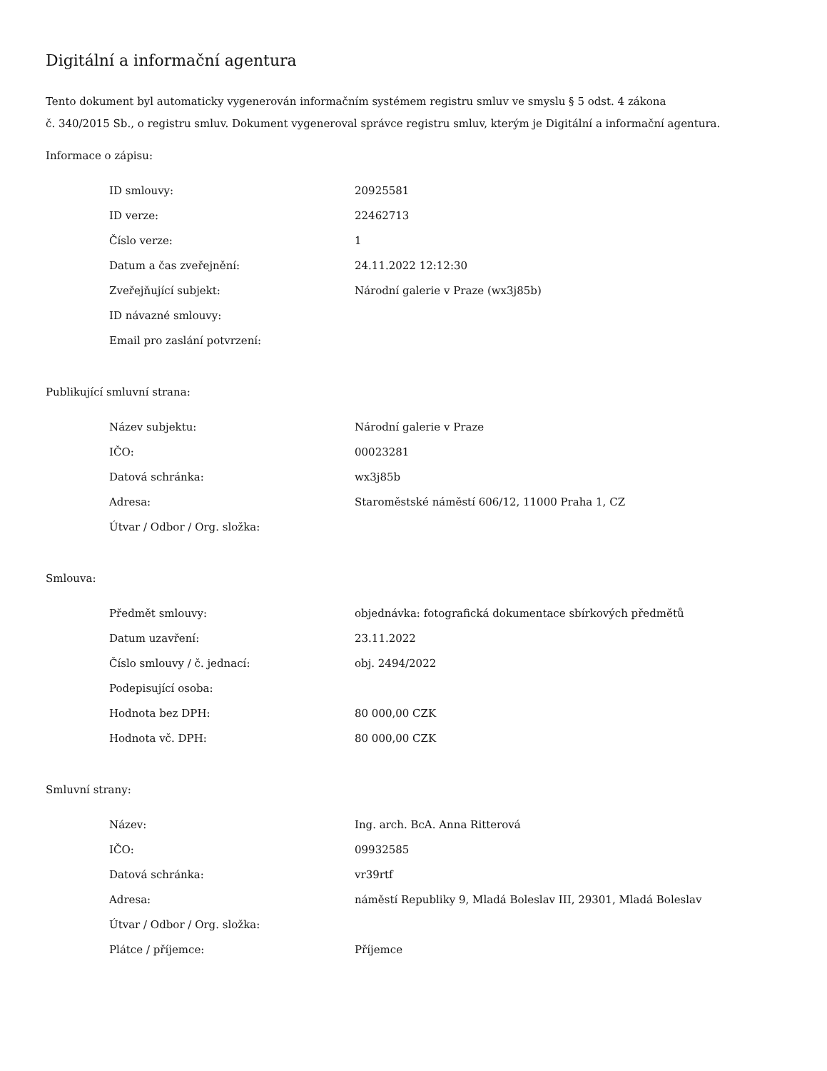Digitální a informační agentura
Tento dokument byl automaticky vygenerován informačním systémem registru smluv ve smyslu § 5 odst. 4 zákona
č. 340/2015 Sb., o registru smluv. Dokument vygeneroval správce registru smluv, kterým je Digitální a informační agentura.
Informace o zápisu:
| ID smlouvy: | 20925581 |
| ID verze: | 22462713 |
| Číslo verze: | 1 |
| Datum a čas zveřejnění: | 24.11.2022 12:12:30 |
| Zveřejňující subjekt: | Národní galerie v Praze (wx3j85b) |
| ID návazné smlouvy: | |
| Email pro zaslání potvrzení: | |
Publikující smluvní strana:
| Název subjektu: | Národní galerie v Praze |
| IČO: | 00023281 |
| Datová schránka: | wx3j85b |
| Adresa: | Staroměstské náměstí 606/12, 11000 Praha 1, CZ |
| Útvar / Odbor / Org. složka: | |
Smlouva:
| Předmět smlouvy: | objednávka: fotografická dokumentace sbírkových předmětů |
| Datum uzavření: | 23.11.2022 |
| Číslo smlouvy / č. jednací: | obj. 2494/2022 |
| Podepisující osoba: | |
| Hodnota bez DPH: | 80 000,00 CZK |
| Hodnota vč. DPH: | 80 000,00 CZK |
Smluvní strany:
| Název: | Ing. arch. BcA. Anna Ritterová |
| IČO: | 09932585 |
| Datová schránka: | vr39rtf |
| Adresa: | náměstí Republiky 9, Mladá Boleslav III, 29301, Mladá Boleslav |
| Útvar / Odbor / Org. složka: | |
| Plátce / příjemce: | Příjemce |